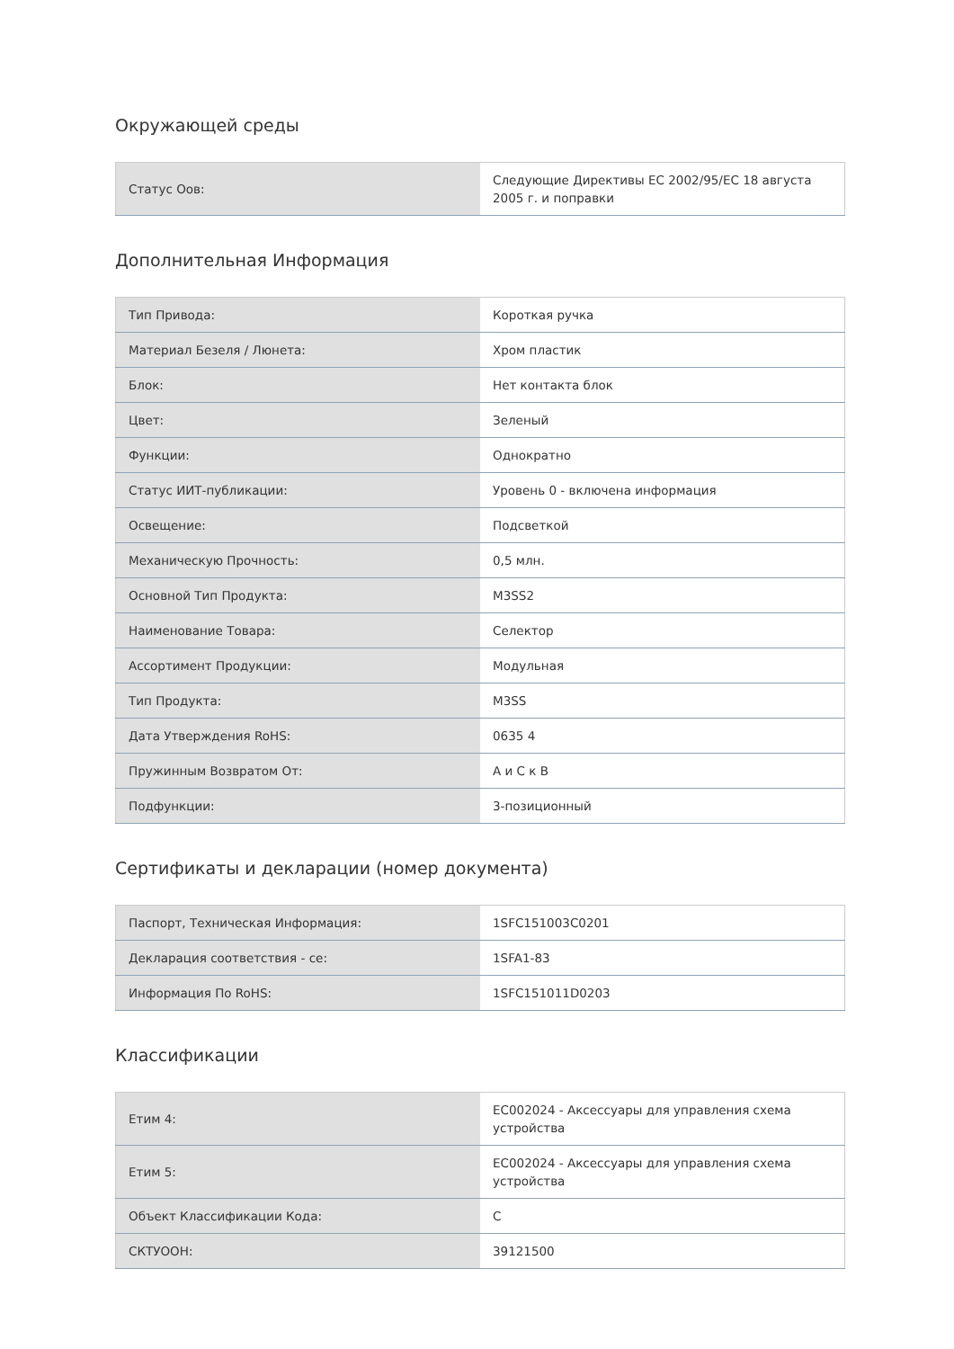Окружающей среды
| Статус Оов: | Следующие Директивы ЕС 2002/95/EC 18 августа 2005 г. и поправки |
Дополнительная Информация
| Тип Привода: | Короткая ручка |
| Материал Безеля / Люнета: | Хром пластик |
| Блок: | Нет контакта блок |
| Цвет: | Зеленый |
| Функции: | Однократно |
| Статус ИИТ-публикации: | Уровень 0 - включена информация |
| Освещение: | Подсветкой |
| Механическую Прочность: | 0,5 млн. |
| Основной Тип Продукта: | M3SS2 |
| Наименование Товара: | Селектор |
| Ассортимент Продукции: | Модульная |
| Тип Продукта: | M3SS |
| Дата Утверждения RoHS: | 0635 4 |
| Пружинным Возвратом От: | А и С к В |
| Подфункции: | 3-позиционный |
Сертификаты и декларации (номер документа)
| Паспорт, Техническая Информация: | 1SFC151003C0201 |
| Декларация соответствия - ce: | 1SFA1-83 |
| Информация По RoHS: | 1SFC151011D0203 |
Классификации
| Етим 4: | EC002024 - Аксессуары для управления схема устройства |
| Етим 5: | EC002024 - Аксессуары для управления схема устройства |
| Объект Классификации Кода: | C |
| СКТУООН: | 39121500 |